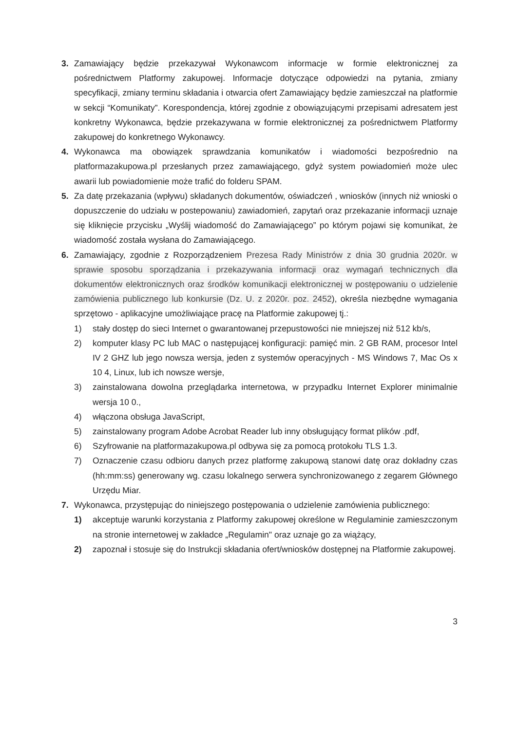3. Zamawiający będzie przekazywał Wykonawcom informacje w formie elektronicznej za pośrednictwem Platformy zakupowej. Informacje dotyczące odpowiedzi na pytania, zmiany specyfikacji, zmiany terminu składania i otwarcia ofert Zamawiający będzie zamieszczał na platformie w sekcji “Komunikaty”. Korespondencja, której zgodnie z obowiązującymi przepisami adresatem jest konkretny Wykonawca, będzie przekazywana w formie elektronicznej za pośrednictwem Platformy zakupowej do konkretnego Wykonawcy.
4. Wykonawca ma obowiązek sprawdzania komunikatów i wiadomości bezpośrednio na platformazakupowa.pl przesłanych przez zamawiającego, gdyż system powiadomień może ulec awarii lub powiadomienie może trafić do folderu SPAM.
5. Za datę przekazania (wpływu) składanych dokumentów, oświadczeń , wniosków (innych niż wnioski o dopuszczenie do udziału w postepowaniu) zawiadomień, zapytań oraz przekazanie informacji uznaje się kliknięcie przycisku „Wyślij wiadomość do Zamawiającego” po którym pojawi się komunikat, że wiadomość została wysłana do Zamawiającego.
6. Zamawiający, zgodnie z Rozporządzeniem Prezesa Rady Ministrów z dnia 30 grudnia 2020r. w sprawie sposobu sporządzania i przekazywania informacji oraz wymagań technicznych dla dokumentów elektronicznych oraz środków komunikacji elektronicznej w postępowaniu o udzielenie zamówienia publicznego lub konkursie (Dz. U. z 2020r. poz. 2452), określa niezbędne wymagania sprzętowo - aplikacyjne umożliwiające pracę na Platformie zakupowej tj.:
1) stały dostęp do sieci Internet o gwarantowanej przepustowości nie mniejszej niż 512 kb/s,
2) komputer klasy PC lub MAC o następującej konfiguracji: pamięć min. 2 GB RAM, procesor Intel IV 2 GHZ lub jego nowsza wersja, jeden z systemów operacyjnych - MS Windows 7, Mac Os x 10 4, Linux, lub ich nowsze wersje,
3) zainstalowana dowolna przeglądarka internetowa, w przypadku Internet Explorer minimalnie wersja 10 0.,
4) włączona obsługa JavaScript,
5) zainstalowany program Adobe Acrobat Reader lub inny obsługujący format plików .pdf,
6) Szyfrowanie na platformazakupowa.pl odbywa się za pomocą protokołu TLS 1.3.
7) Oznaczenie czasu odbioru danych przez platformę zakupową stanowi datę oraz dokładny czas (hh:mm:ss) generowany wg. czasu lokalnego serwera synchronizowanego z zegarem Głównego Urzędu Miar.
7. Wykonawca, przystępując do niniejszego postępowania o udzielenie zamówienia publicznego:
1) akceptuje warunki korzystania z Platformy zakupowej określone w Regulaminie zamieszczonym na stronie internetowej w zakładce „Regulamin" oraz uznaje go za wiążący,
2) zapoznał i stosuje się do Instrukcji składania ofert/wniosków dostępnej na Platformie zakupowej.
3